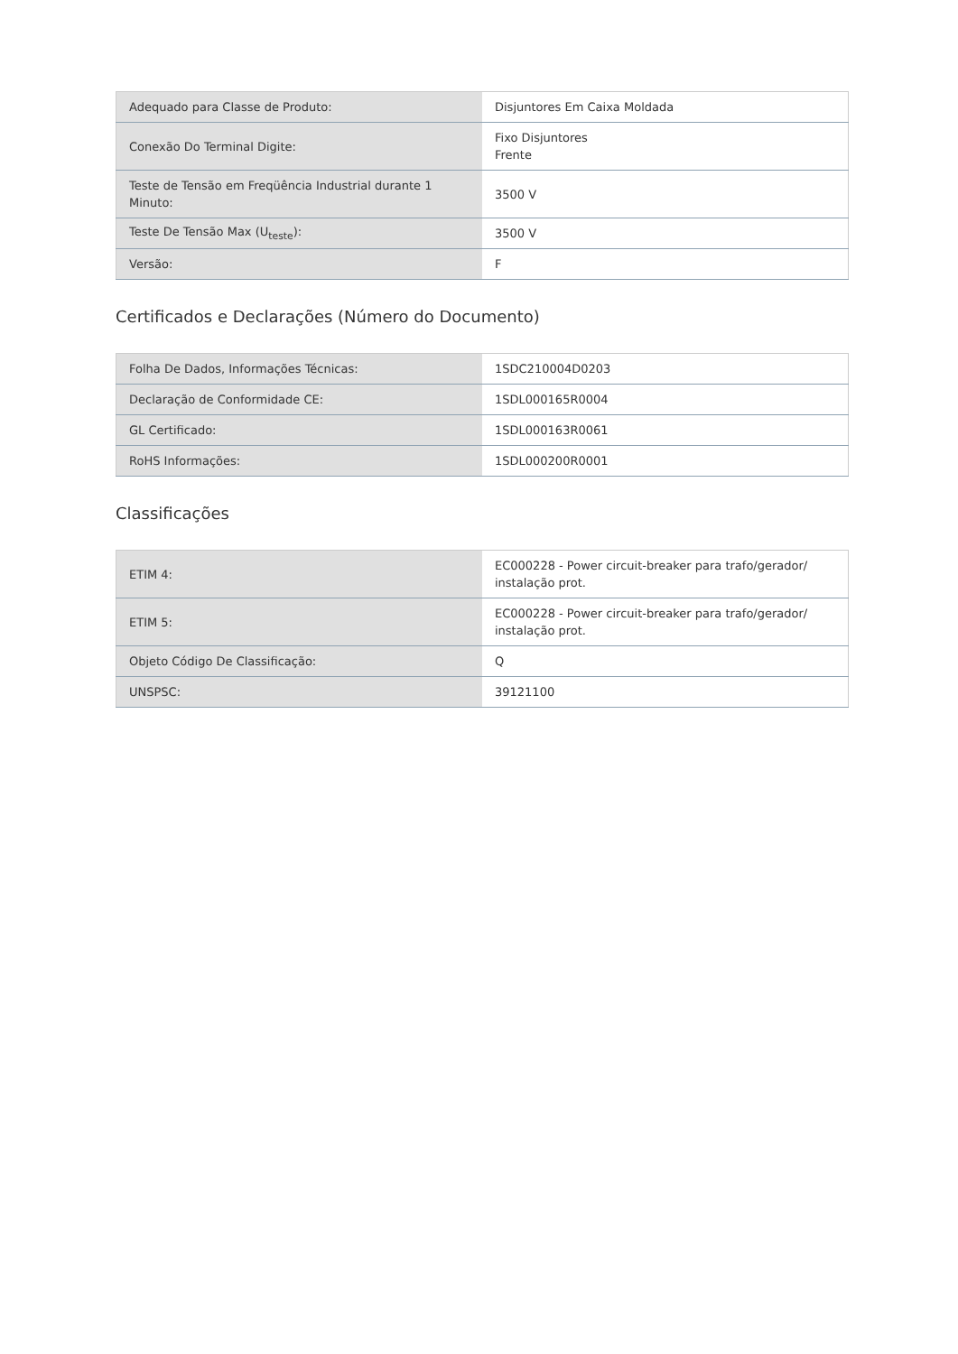| Adequado para Classe de Produto: | Disjuntores Em Caixa Moldada |
| Conexão Do Terminal Digite: | Fixo Disjuntores Frente |
| Teste de Tensão em Freqüência Industrial durante 1 Minuto: | 3500 V |
| Teste De Tensão Max (U<sub>teste</sub>): | 3500 V |
| Versão: | F |
Certificados e Declarações (Número do Documento)
| Folha De Dados, Informações Técnicas: | 1SDC210004D0203 |
| Declaração de Conformidade CE: | 1SDL000165R0004 |
| GL Certificado: | 1SDL000163R0061 |
| RoHS Informações: | 1SDL000200R0001 |
Classificações
| ETIM 4: | EC000228 - Power circuit-breaker para trafo/gerador/ instalação prot. |
| ETIM 5: | EC000228 - Power circuit-breaker para trafo/gerador/ instalação prot. |
| Objeto Código De Classificação: | Q |
| UNSPSC: | 39121100 |